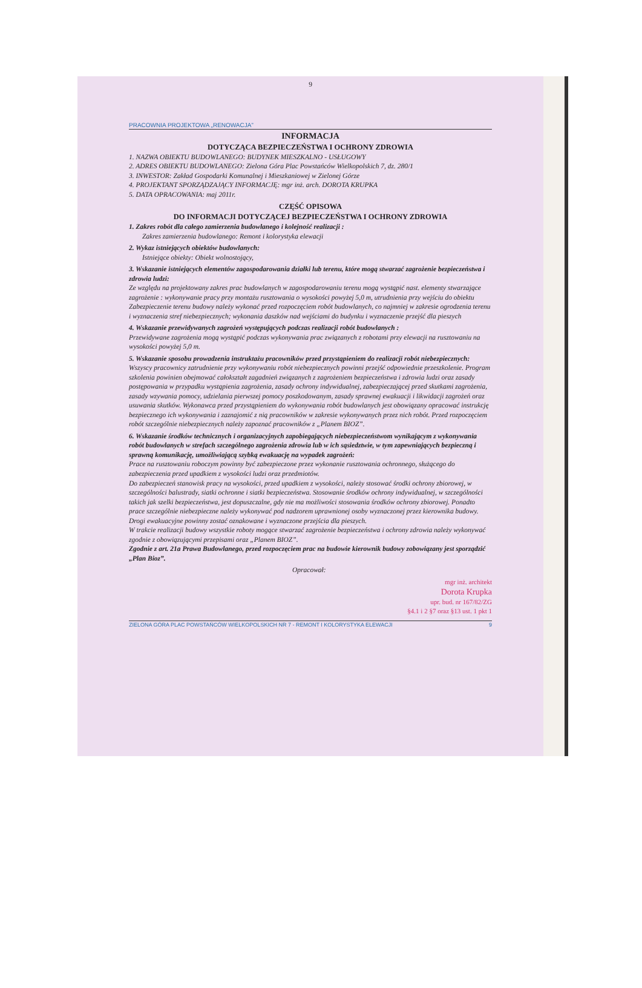9
PRACOWNIA PROJEKTOWA „RENOWACJA”
INFORMACJA
DOTYCZĄCA BEZPIECZEŃSTWA I OCHRONY ZDROWIA
1. NAZWA OBIEKTU BUDOWLANEGO: BUDYNEK MIESZKALNO - USŁUGOWY
2. ADRES OBIEKTU BUDOWLANEGO: Zielona Góra Plac Powstańców Wielkopolskich 7, dz. 280/1
3. INWESTOR: Zakład Gospodarki Komunalnej i Mieszkaniowej w Zielonej Górze
4. PROJEKTANT SPORZĄDZAJĄCY INFORMACJĘ: mgr inż. arch. DOROTA KRUPKA
5. DATA OPRACOWANIA: maj 2011r.
CZĘŚĆ OPISOWA
DO INFORMACJI DOTYCZĄCEJ BEZPIECZEŃSTWA I OCHRONY ZDROWIA
1. Zakres robót dla całego zamierzenia budowlanego i kolejność realizacji :
Zakres zamierzenia budowlanego: Remont i kolorystyka elewacji
2. Wykaz istniejących obiektów budowlanych:
Istniejące obiekty: Obiekt wolnostojący,
3. Wskazanie istniejących elementów zagospodarowania działki lub terenu, które mogą stwarzać zagrożenie bezpieczeństwa i zdrowia ludzi:
Ze względu na projektowany zakres prac budowlanych w zagospodarowaniu terenu mogą wystąpić nast. elementy stwarzające zagrożenie : wykonywanie pracy przy montażu rusztowania o wysokości powyżej 5,0 m, utrudnienia przy wejściu do obiektu
Zabezpieczenie terenu budowy należy wykonać przed rozpoczęciem robót budowlanych, co najmniej w zakresie ogrodzenia terenu i wyznaczenia stref niebezpiecznych; wykonania daszków nad wejściami do budynku i wyznaczenie przejść dla pieszych
4. Wskazanie przewidywanych zagrożeń występujących podczas realizacji robót budowlanych :
Przewidywane zagrożenia mogą wystąpić podczas wykonywania prac związanych z robotami przy elewacji na rusztowaniu na wysokości powyżej 5,0 m.
5. Wskazanie sposobu prowadzenia instruktażu pracowników przed przystąpieniem do realizacji robót niebezpiecznych:
Wszyscy pracownicy zatrudnienie przy wykonywaniu robót niebezpiecznych powinni przejść odpowiednie przeszkolenie. Program szkolenia powinien obejmować całokształt zagadnień związanych z zagrożeniem bezpieczeństwa i zdrowia ludzi oraz zasady postępowania w przypadku wystąpienia zagrożenia, zasady ochrony indywidualnej, zabezpieczającej przed skutkami zagrożenia, zasady wzywania pomocy, udzielania pierwszej pomocy poszkodowanym, zasady sprawnej ewakuacji i likwidacji zagrożeń oraz usuwania skutków. Wykonawca przed przystąpieniem do wykonywania robót budowlanych jest obowiązany opracować instrukcję bezpiecznego ich wykonywania i zaznajomić z nią pracowników w zakresie wykonywanych przez nich robót. Przed rozpoczęciem robót szczególnie niebezpiecznych należy zapoznać pracowników z „Planem BIOZ”.
6. Wskazanie środków technicznych i organizacyjnych zapobiegających niebezpieczeństwom wynikającym z wykonywania robót budowlanych w strefach szczególnego zagrożenia zdrowia lub w ich sąsiedztwie, w tym zapewniających bezpieczną i sprawną komunikację, umożliwiającą szybką ewakuację na wypadek zagrożeń:
Prace na rusztowaniu roboczym powinny być zabezpieczone przez wykonanie rusztowania ochronnego, służącego do zabezpieczenia przed upadkiem z wysokości ludzi oraz przedmiotów.
Do zabezpieczeń stanowisk pracy na wysokości, przed upadkiem z wysokości, należy stosować środki ochrony zbiorowej, w szczególności balustrady, siatki ochronne i siatki bezpieczeństwa. Stosowanie środków ochrony indywidualnej, w szczególności takich jak szelki bezpieczeństwa, jest dopuszczalne, gdy nie ma możliwości stosowania środków ochrony zbiorowej. Ponadto prace szczególnie niebezpieczne należy wykonywać pod nadzorem uprawnionej osoby wyznaczonej przez kierownika budowy.
Drogi ewakuacyjne powinny zostać oznakowane i wyznaczone przejścia dla pieszych.
W trakcie realizacji budowy wszystkie roboty mogące stwarzać zagrożenie bezpieczeństwa i ochrony zdrowia należy wykonywać zgodnie z obowiązującymi przepisami oraz „Planem BIOZ”.
Zgodnie z art. 21a Prawa Budowlanego, przed rozpoczęciem prac na budowie kierownik budowy zobowiązany jest sporządzić „Plan Bioz”.
Opracował:
mgr inż. architekt
Dorota Krupka
upr. bud. nr 167/82/ZG
§4.1 i 2 §7 oraz §13 ust. 1 pkt 1
ZIELONA GÓRA PLAC POWSTAŃCÓW WIELKOPOLSKICH NR 7 - REMONT I KOLORYSTYKA ELEWACJI 9